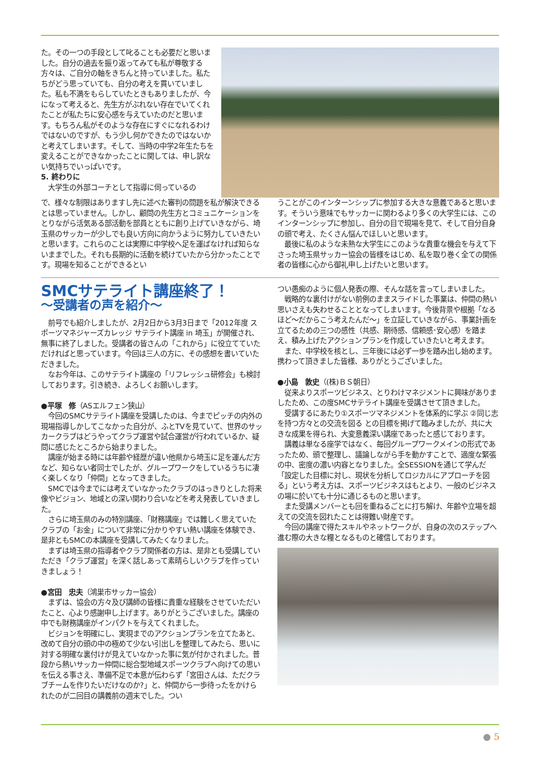た。その一つの手段として叱ることも必要だと思いました。自分の過去を振り返ってみても私が尊敬する方々は、ご自分の軸をきちんと持っていました。私たちがどう思っていても、自分の考えを貫いていました。私も不満をもらしていたときもありましたが、今になって考えると、先生方がぶれない存在でいてくれたことが私たちに安心感を与えていたのだと思います。もちろん私がそのような存在にすぐになれるわけではないのですが、もう少し何かできたのではないかと考えてしまいます。そして、当時の中学2年生たちを変えることができなかったことに関しては、申し訳ない気持ちでいっぱいです。
5. 終わりに
　大学生の外部コーチとして指導に伺っているの
で、様々な制限はありますし先に述べた審判の問題を私が解決できるとは思っていません。しかし、顧問の先生方とコミュニケーションをとりながら活気ある部活動を部員とともに創り上げていきながら、埼玉県のサッカーが少しでも良い方向に向かうように努力していきたいと思います。これらのことは実際に中学校へ足を運ばなければ知らないままでした。それも長期的に活動を続けていたから分かったことです。現場を知ることができるとい
うことがこのインターンシップに参加する大きな意義であると思います。そういう意味でもサッカーに関わるより多くの大学生には、このインターンシップに参加し、自分の目で現場を見て、そして自分自身の頭で考え、たくさん悩んでほしいと思います。
　最後に私のような未熟な大学生にこのような貴重な機会を与えて下さった埼玉県サッカー協会の皆様をはじめ、私を取り巻く全ての関係者の皆様に心から御礼申し上げたいと思います。
SMCサテライト講座終了！
～受講者の声を紹介～
　前号でも紹介しましたが、2月2日から3月3日まで「2012年度 スポーツマネジャーズカレッジ サテライト講座 in 埼玉」が開催され、無事に終了しました。受講者の皆さんの「これから」に役立てていただければと思っています。今回は三人の方に、その感想を書いていただきました。
　なお今年は、このサテライト講座の「リフレッシュ研修会」も検討しております。引き続き、よろしくお願いします。
●平塚　修（ASエルフェン狭山）
　今回のSMCサテライト講座を受講したのは、今までピッチの内外の現場指導しかしてこなかった自分が、ふとTVを見ていて、世界のサッカークラブはどうやってクラブ運営や試合運営が行われているか、疑問に感じたところから始まりました。
　講座が始まる時には年齢や経歴が違い他県から埼玉に足を運んだ方など、知らない者同士でしたが、グループワークをしているうちに凄く楽しくなり「仲間」となってきました。
　SMCでは今までには考えていなかったクラブのはっきりとした将来像やビジョン、地域との深い関わり合いなどを考え発表していきました。
　さらに埼玉県のみの特別講座、「財務講座」では難しく思えていたクラブの「お金」について非常に分かりやすい熱い講座を体験でき、是非ともSMCの本講座を受講してみたくなりました。
　まずは埼玉県の指導者やクラブ関係者の方は、是非とも受講していただき「クラブ運営」を深く話しあって素晴らしいクラブを作っていきましょう！
●宮田　忠夫（鴻巣市サッカー協会）
　まずは、協会の方々及び講師の皆様に貴重な経験をさせていただいたこと、心より感謝申し上げます。ありがとうございました。講座の中でも財務講座がインパクトを与えてくれました。
　ビジョンを明確にし、実現までのアクションプランを立てたあと、改めて自分の頭の中の極めて少ない引出しを整理してみたら、思いに対する明確な裏付けが見えていなかった事に気が付かされました。普段から熱いサッカー仲間に総合型地域スポーツクラブへ向けての思いを伝える事さえ、準備不足で本意が伝わらず「宮田さんは、ただクラブチームを作りたいだけなのか?」と、仲間から一歩待ったをかけられたのが二回目の講義前の週末でした。つい
つい愚痴のように個人発表の際、そんな話を言ってしまいました。
　戦略的な裏付けがない前例のままスライドした事業は、仲間の熱い思いさえも失わせることとなってしまいます。今後背景や根拠「なるほど～だからこう考えたんだ～」を立証していきながら、事業計画を立てるための三つの感性（共感、期待感、信頼感･安心感）を踏まえ、積み上げたアクションプランを作成していきたいと考えます。
　また、中学校を核とし、三年後には必ず一歩を踏み出し始めます。携わって頂きました皆様、ありがとうございました。
●小島　敦史（(株)ＢＳ朝日）
　従来よりスポーツビジネス、とりわけマネジメントに興味がありましたため、この度SMCサテライト講座を受講させて頂きました。
　受講するにあたり①スポーツマネジメントを体系的に学ぶ ②同じ志を持つ方々との交流を図る との目標を掲げて臨みましたが、共に大きな成果を得られ、大変意義深い講座であったと感じております。
　講義は単なる座学ではなく、毎回グループワークメインの形式であったため、頭で整理し、議論しながら手を動かすことで、適度な緊張の中、密度の濃い内容となりました。全SESSIONを通じて学んだ「設定した目標に対し、現状を分析してロジカルにアプローチを図る」という考え方は、スポーツビジネスはもとより、一般のビジネスの場に於いても十分に通じるものと思います。
　また受講メンバーとも回を重ねるごとに打ち解け、年齢や立場を超えての交流を図れたことは得難い財産です。
　今回の講座で得たスキルやネットワークが、自身の次のステップへ進む際の大きな糧となるものと確信しております。
● 5